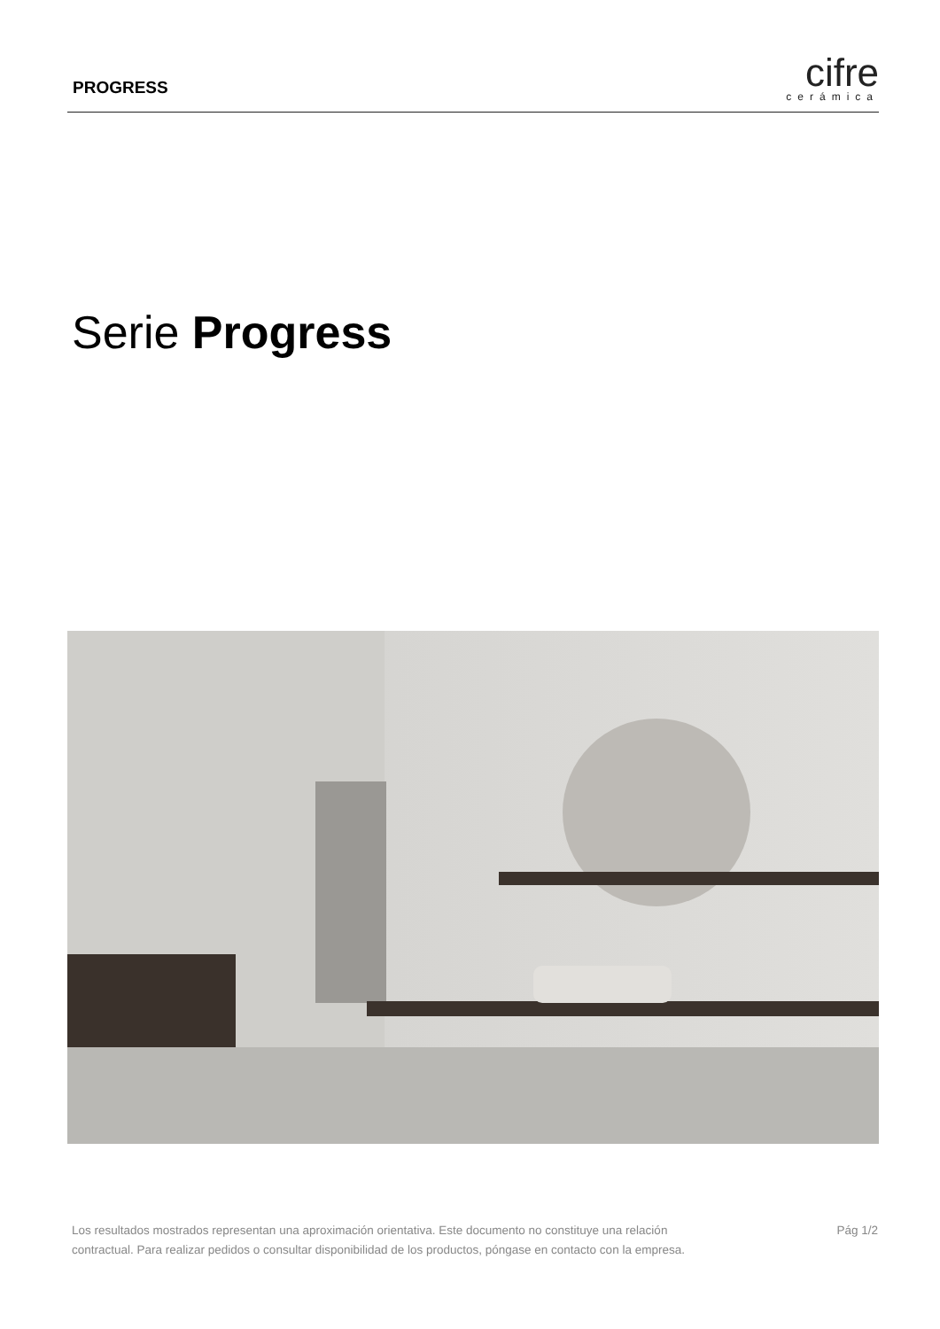PROGRESS
cifre
cerámica
Serie Progress
Los resultados mostrados representan una aproximación orientativa. Este documento no constituye una relación
contractual. Para realizar pedidos o consultar disponibilidad de los productos, póngase en contacto con la empresa.
Pág 1/2